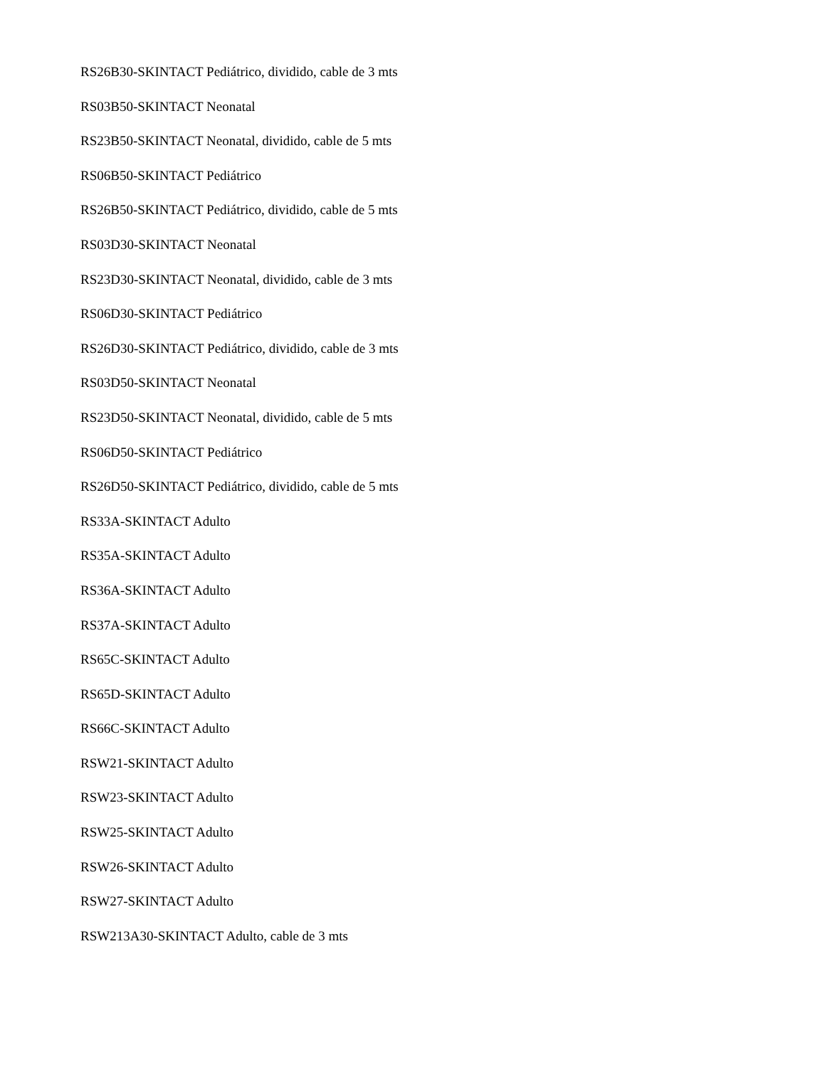RS26B30-SKINTACT Pediátrico, dividido, cable de 3 mts
RS03B50-SKINTACT Neonatal
RS23B50-SKINTACT Neonatal, dividido, cable de 5 mts
RS06B50-SKINTACT Pediátrico
RS26B50-SKINTACT Pediátrico, dividido, cable de 5 mts
RS03D30-SKINTACT Neonatal
RS23D30-SKINTACT Neonatal, dividido, cable de 3 mts
RS06D30-SKINTACT Pediátrico
RS26D30-SKINTACT Pediátrico, dividido, cable de 3 mts
RS03D50-SKINTACT Neonatal
RS23D50-SKINTACT Neonatal, dividido, cable de 5 mts
RS06D50-SKINTACT Pediátrico
RS26D50-SKINTACT Pediátrico, dividido, cable de 5 mts
RS33A-SKINTACT Adulto
RS35A-SKINTACT Adulto
RS36A-SKINTACT Adulto
RS37A-SKINTACT Adulto
RS65C-SKINTACT Adulto
RS65D-SKINTACT Adulto
RS66C-SKINTACT Adulto
RSW21-SKINTACT Adulto
RSW23-SKINTACT Adulto
RSW25-SKINTACT Adulto
RSW26-SKINTACT Adulto
RSW27-SKINTACT Adulto
RSW213A30-SKINTACT Adulto, cable de 3 mts